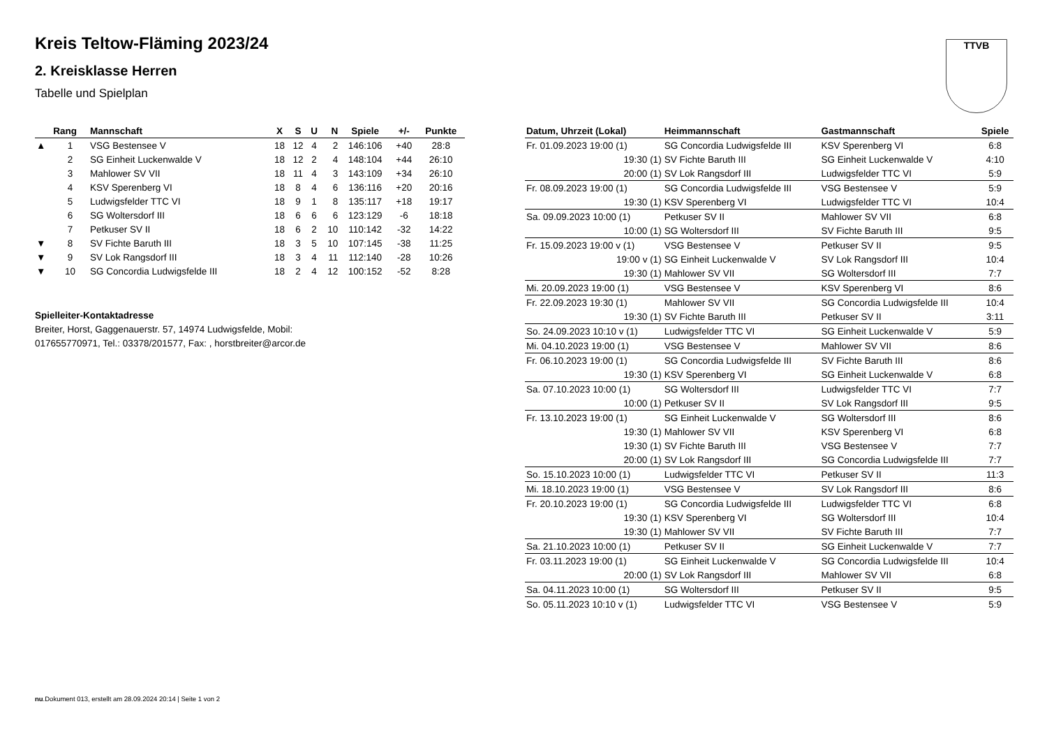Kreis Teltow-Fläming 2023/24
2. Kreisklasse Herren
Tabelle und Spielplan
TTVB
| | Rang | Mannschaft | X | S | U | N | Spiele | +/- | Punkte |
| --- | --- | --- | --- | --- | --- | --- | --- | --- | --- |
| ▲ | 1 | VSG Bestensee V | 18 | 12 | 4 | 2 | 146:106 | +40 | 28:8 |
| | 2 | SG Einheit Luckenwalde V | 18 | 12 | 2 | 4 | 148:104 | +44 | 26:10 |
| | 3 | Mahlower SV VII | 18 | 11 | 4 | 3 | 143:109 | +34 | 26:10 |
| | 4 | KSV Sperenberg VI | 18 | 8 | 4 | 6 | 136:116 | +20 | 20:16 |
| | 5 | Ludwigsfelder TTC VI | 18 | 9 | 1 | 8 | 135:117 | +18 | 19:17 |
| | 6 | SG Woltersdorf III | 18 | 6 | 6 | 6 | 123:129 | -6 | 18:18 |
| | 7 | Petkuser SV II | 18 | 6 | 2 | 10 | 110:142 | -32 | 14:22 |
| ▼ | 8 | SV Fichte Baruth III | 18 | 3 | 5 | 10 | 107:145 | -38 | 11:25 |
| ▼ | 9 | SV Lok Rangsdorf III | 18 | 3 | 4 | 11 | 112:140 | -28 | 10:26 |
| ▼ | 10 | SG Concordia Ludwigsfelde III | 18 | 2 | 4 | 12 | 100:152 | -52 | 8:28 |
Spielleiter-Kontaktadresse
Breiter, Horst, Gaggenauerstr. 57, 14974 Ludwigsfelde, Mobil:
017655770971, Tel.: 03378/201577, Fax: , horstbreiter@arcor.de
| Datum, Uhrzeit (Lokal) | Heimmannschaft | Gastmannschaft | Spiele |
| --- | --- | --- | --- |
| Fr. 01.09.2023 19:00 (1) | SG Concordia Ludwigsfelde III | KSV Sperenberg VI | 6:8 |
| 19:30 (1) | SV Fichte Baruth III | SG Einheit Luckenwalde V | 4:10 |
| 20:00 (1) | SV Lok Rangsdorf III | Ludwigsfelder TTC VI | 5:9 |
| Fr. 08.09.2023 19:00 (1) | SG Concordia Ludwigsfelde III | VSG Bestensee V | 5:9 |
| 19:30 (1) | KSV Sperenberg VI | Ludwigsfelder TTC VI | 10:4 |
| Sa. 09.09.2023 10:00 (1) | Petkuser SV II | Mahlower SV VII | 6:8 |
| 10:00 (1) | SG Woltersdorf III | SV Fichte Baruth III | 9:5 |
| Fr. 15.09.2023 19:00 v (1) | VSG Bestensee V | Petkuser SV II | 9:5 |
| 19:00 v (1) | SG Einheit Luckenwalde V | SV Lok Rangsdorf III | 10:4 |
| 19:30 (1) | Mahlower SV VII | SG Woltersdorf III | 7:7 |
| Mi. 20.09.2023 19:00 (1) | VSG Bestensee V | KSV Sperenberg VI | 8:6 |
| Fr. 22.09.2023 19:30 (1) | Mahlower SV VII | SG Concordia Ludwigsfelde III | 10:4 |
| 19:30 (1) | SV Fichte Baruth III | Petkuser SV II | 3:11 |
| So. 24.09.2023 10:10 v (1) | Ludwigsfelder TTC VI | SG Einheit Luckenwalde V | 5:9 |
| Mi. 04.10.2023 19:00 (1) | VSG Bestensee V | Mahlower SV VII | 8:6 |
| Fr. 06.10.2023 19:00 (1) | SG Concordia Ludwigsfelde III | SV Fichte Baruth III | 8:6 |
| 19:30 (1) | KSV Sperenberg VI | SG Einheit Luckenwalde V | 6:8 |
| Sa. 07.10.2023 10:00 (1) | SG Woltersdorf III | Ludwigsfelder TTC VI | 7:7 |
| 10:00 (1) | Petkuser SV II | SV Lok Rangsdorf III | 9:5 |
| Fr. 13.10.2023 19:00 (1) | SG Einheit Luckenwalde V | SG Woltersdorf III | 8:6 |
| 19:30 (1) | Mahlower SV VII | KSV Sperenberg VI | 6:8 |
| 19:30 (1) | SV Fichte Baruth III | VSG Bestensee V | 7:7 |
| 20:00 (1) | SV Lok Rangsdorf III | SG Concordia Ludwigsfelde III | 7:7 |
| So. 15.10.2023 10:00 (1) | Ludwigsfelder TTC VI | Petkuser SV II | 11:3 |
| Mi. 18.10.2023 19:00 (1) | VSG Bestensee V | SV Lok Rangsdorf III | 8:6 |
| Fr. 20.10.2023 19:00 (1) | SG Concordia Ludwigsfelde III | Ludwigsfelder TTC VI | 6:8 |
| 19:30 (1) | KSV Sperenberg VI | SG Woltersdorf III | 10:4 |
| 19:30 (1) | Mahlower SV VII | SV Fichte Baruth III | 7:7 |
| Sa. 21.10.2023 10:00 (1) | Petkuser SV II | SG Einheit Luckenwalde V | 7:7 |
| Fr. 03.11.2023 19:00 (1) | SG Einheit Luckenwalde V | SG Concordia Ludwigsfelde III | 10:4 |
| 20:00 (1) | SV Lok Rangsdorf III | Mahlower SV VII | 6:8 |
| Sa. 04.11.2023 10:00 (1) | SG Woltersdorf III | Petkuser SV II | 9:5 |
| So. 05.11.2023 10:10 v (1) | Ludwigsfelder TTC VI | VSG Bestensee V | 5:9 |
nu.Dokument 013, erstellt am 28.09.2024 20:14 | Seite 1 von 2